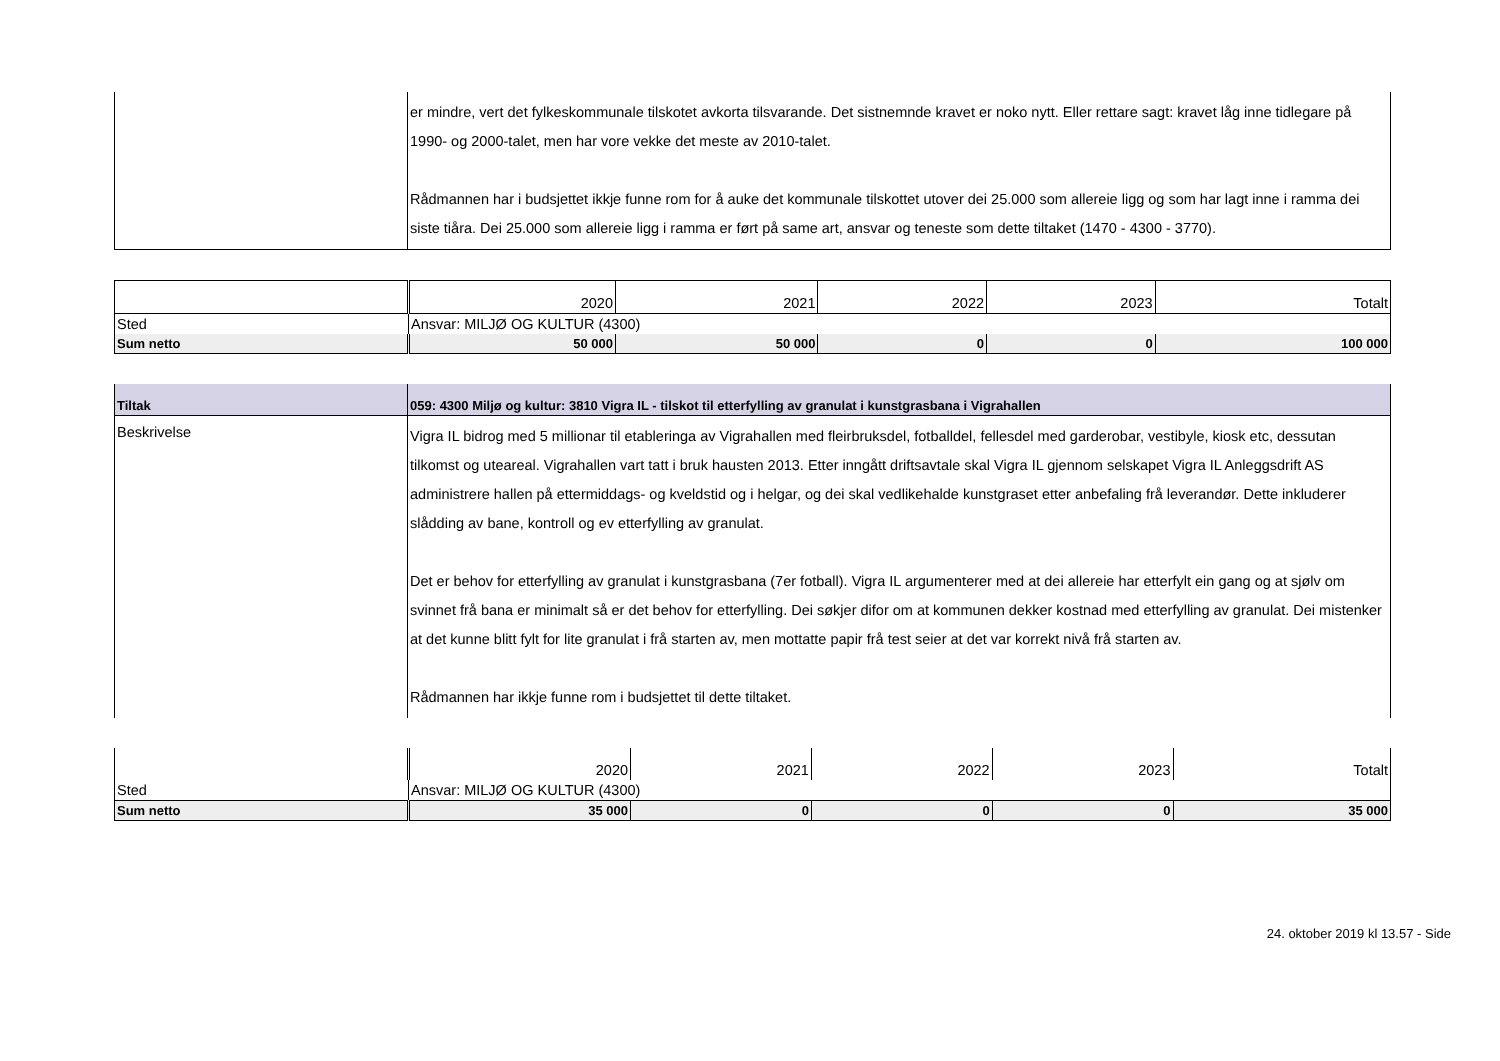| | er mindre, vert det fylkeskommunale tilskotet avkorta tilsvarande. Det sistnemnde kravet er noko nytt. Eller rettare sagt: kravet låg inne tidlegare på 1990- og 2000-talet, men har vore vekke det meste av 2010-talet. Rådmannen har i budsjettet ikkje funne rom for å auke det kommunale tilskottet utover dei 25.000 som allereie ligg og som har lagt inne i ramma dei siste tiåra. Dei 25.000 som allereie ligg i ramma er ført på same art, ansvar og teneste som dette tiltaket (1470 - 4300 - 3770). |
| | 2020 | 2021 | 2022 | 2023 | Totalt |
| Sted | Ansvar: MILJØ OG KULTUR (4300) | | | | |
| Sum netto | 50 000 | 50 000 | 0 | 0 | 100 000 |
| Tiltak | 059: 4300 Miljø og kultur: 3810 Vigra IL - tilskot til etterfylling av granulat i kunstgrasbana i Vigrahallen |
| Beskrivelse | Vigra IL bidrog med 5 millionar til etableringa av Vigrahallen med fleirbruksdel, fotballdel, fellesdel med garderobar, vestibyle, kiosk etc, dessutan tilkomst og uteareal. Vigrahallen vart tatt i bruk hausten 2013. Etter inngått driftsavtale skal Vigra IL gjennom selskapet Vigra IL Anleggsdrift AS administrere hallen på ettermiddags- og kveldstid og i helgar, og dei skal vedlikehalde kunstgraset etter anbefaling frå leverandør. Dette inkluderer slådding av bane, kontroll og ev etterfylling av granulat. Det er behov for etterfylling av granulat i kunstgrasbana (7er fotball). Vigra IL argumenterer med at dei allereie har etterfylt ein gang og at sjølv om svinnet frå bana er minimalt så er det behov for etterfylling. Dei søkjer difor om at kommunen dekker kostnad med etterfylling av granulat. Dei mistenker at det kunne blitt fylt for lite granulat i frå starten av, men mottatte papir frå test seier at det var korrekt nivå frå starten av. Rådmannen har ikkje funne rom i budsjettet til dette tiltaket. |
| | 2020 | 2021 | 2022 | 2023 | Totalt |
| Sted | Ansvar: MILJØ OG KULTUR (4300) | | | | |
| Sum netto | 35 000 | 0 | 0 | 0 | 35 000 |
24. oktober 2019 kl 13.57 - Side